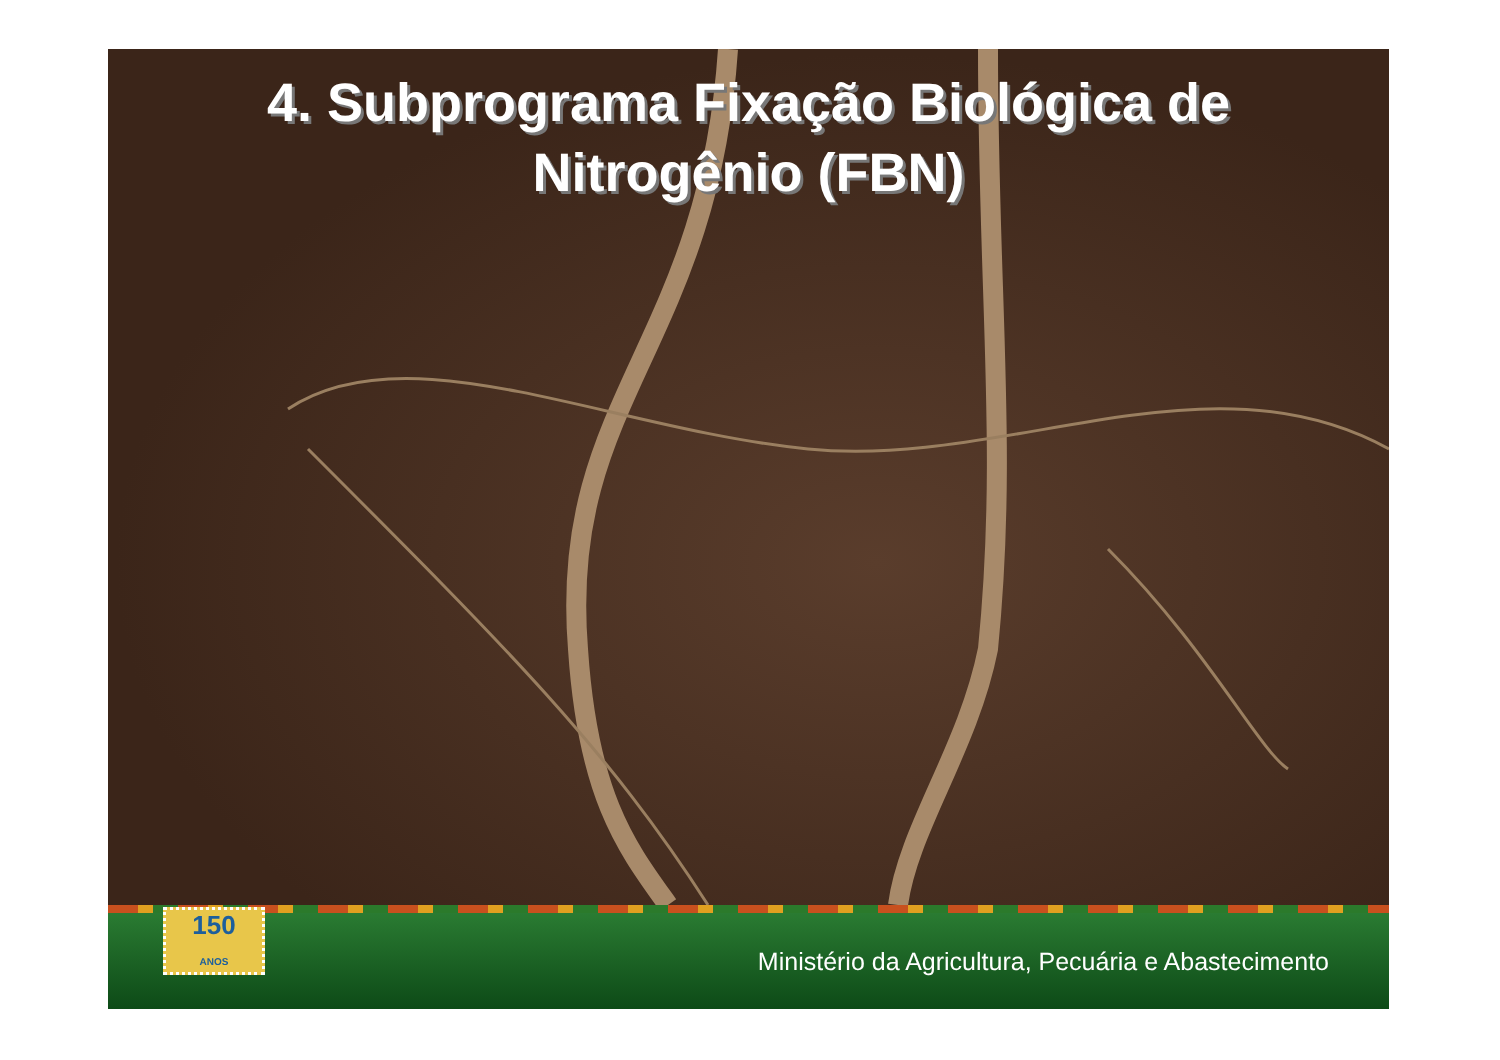4. Subprograma Fixação Biológica de
Nitrogênio (FBN)
150
ANOS
Ministério da Agricultura, Pecuária e Abastecimento